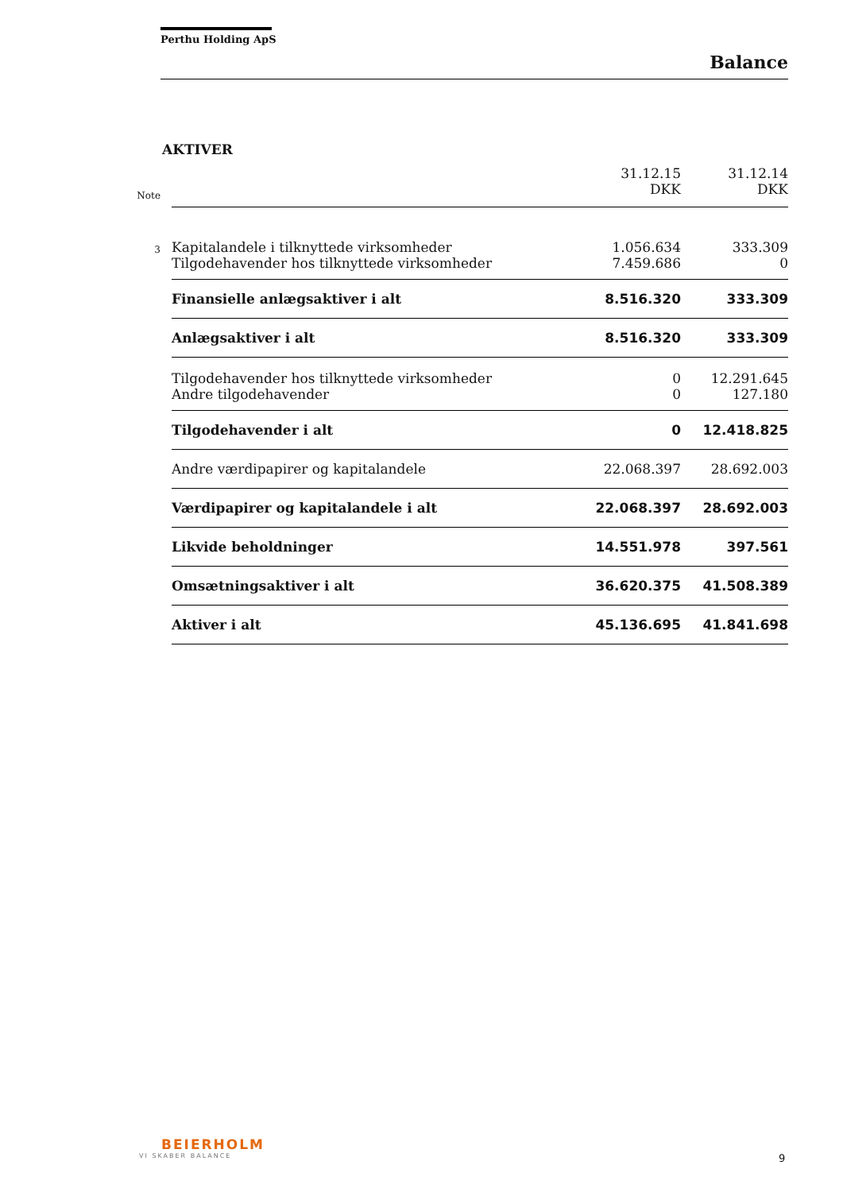Perthu Holding ApS
Balance
AKTIVER
| Note | | 31.12.15 DKK | 31.12.14 DKK |
| 3 | Kapitalandele i tilknyttede virksomheder | 1.056.634 | 333.309 |
| | Tilgodehavender hos tilknyttede virksomheder | 7.459.686 | 0 |
| | Finansielle anlægsaktiver i alt | 8.516.320 | 333.309 |
| | Anlægsaktiver i alt | 8.516.320 | 333.309 |
| | Tilgodehavender hos tilknyttede virksomheder | 0 | 12.291.645 |
| | Andre tilgodehavender | 0 | 127.180 |
| | Tilgodehavender i alt | 0 | 12.418.825 |
| | Andre værdipapirer og kapitalandele | 22.068.397 | 28.692.003 |
| | Værdipapirer og kapitalandele i alt | 22.068.397 | 28.692.003 |
| | Likvide beholdninger | 14.551.978 | 397.561 |
| | Omsætningsaktiver i alt | 36.620.375 | 41.508.389 |
| | Aktiver i alt | 45.136.695 | 41.841.698 |
BEIERHOLM
VI SKABER BALANCE
9